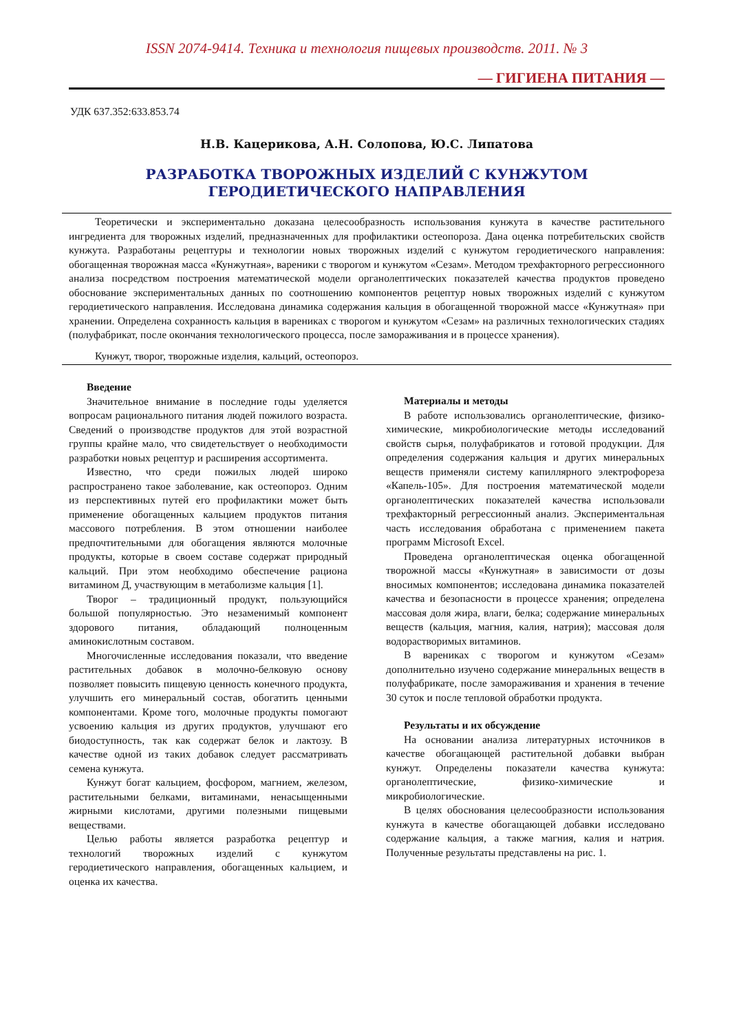ISSN 2074-9414. Техника и технология пищевых производств. 2011. № 3
— ГИГИЕНА ПИТАНИЯ —
УДК 637.352:633.853.74
Н.В. Кацерикова, А.Н. Солопова, Ю.С. Липатова
РАЗРАБОТКА ТВОРОЖНЫХ ИЗДЕЛИЙ С КУНЖУТОМ
ГЕРОДИЕТИЧЕСКОГО НАПРАВЛЕНИЯ
Теоретически и экспериментально доказана целесообразность использования кунжута в качестве растительного ингредиента для творожных изделий, предназначенных для профилактики остеопороза. Дана оценка потребительских свойств кунжута. Разработаны рецептуры и технологии новых творожных изделий с кунжутом геродиетического направления: обогащенная творожная масса «Кунжутная», вареники с творогом и кунжутом «Сезам». Методом трехфакторного регрессионного анализа посредством построения математической модели органолептических показателей качества продуктов проведено обоснование экспериментальных данных по соотношению компонентов рецептур новых творожных изделий с кунжутом геродиетического направления. Исследована динамика содержания кальция в обогащенной творожной массе «Кунжутная» при хранении. Определена сохранность кальция в варениках с творогом и кунжутом «Сезам» на различных технологических стадиях (полуфабрикат, после окончания технологического процесса, после замораживания и в процессе хранения).
Кунжут, творог, творожные изделия, кальций, остеопороз.
Введение
Значительное внимание в последние годы уделяется вопросам рационального питания людей пожилого возраста. Сведений о производстве продуктов для этой возрастной группы крайне мало, что свидетельствует о необходимости разработки новых рецептур и расширения ассортимента.
Известно, что среди пожилых людей широко распространено такое заболевание, как остеопороз. Одним из перспективных путей его профилактики может быть применение обогащенных кальцием продуктов питания массового потребления. В этом отношении наиболее предпочтительными для обогащения являются молочные продукты, которые в своем составе содержат природный кальций. При этом необходимо обеспечение рациона витамином Д, участвующим в метаболизме кальция [1].
Творог – традиционный продукт, пользующийся большой популярностью. Это незаменимый компонент здорового питания, обладающий полноценным аминокислотным составом.
Многочисленные исследования показали, что введение растительных добавок в молочно-белковую основу позволяет повысить пищевую ценность конечного продукта, улучшить его минеральный состав, обогатить ценными компонентами. Кроме того, молочные продукты помогают усвоению кальция из других продуктов, улучшают его биодоступность, так как содержат белок и лактозу. В качестве одной из таких добавок следует рассматривать семена кунжута.
Кунжут богат кальцием, фосфором, магнием, железом, растительными белками, витаминами, ненасыщенными жирными кислотами, другими полезными пищевыми веществами.
Целью работы является разработка рецептур и технологий творожных изделий с кунжутом геродиетического направления, обогащенных кальцием, и оценка их качества.
Материалы и методы
В работе использовались органолептические, физико-химические, микробиологические методы исследований свойств сырья, полуфабрикатов и готовой продукции. Для определения содержания кальция и других минеральных веществ применяли систему капиллярного электрофореза «Капель-105». Для построения математической модели органолептических показателей качества использовали трехфакторный регрессионный анализ. Экспериментальная часть исследования обработана с применением пакета программ Microsoft Excel.
Проведена органолептическая оценка обогащенной творожной массы «Кунжутная» в зависимости от дозы вносимых компонентов; исследована динамика показателей качества и безопасности в процессе хранения; определена массовая доля жира, влаги, белка; содержание минеральных веществ (кальция, магния, калия, натрия); массовая доля водорастворимых витаминов.
В варениках с творогом и кунжутом «Сезам» дополнительно изучено содержание минеральных веществ в полуфабрикате, после замораживания и хранения в течение 30 суток и после тепловой обработки продукта.
Результаты и их обсуждение
На основании анализа литературных источников в качестве обогащающей растительной добавки выбран кунжут. Определены показатели качества кунжута: органолептические, физико-химические и микробиологические.
В целях обоснования целесообразности использования кунжута в качестве обогащающей добавки исследовано содержание кальция, а также магния, калия и натрия. Полученные результаты представлены на рис. 1.